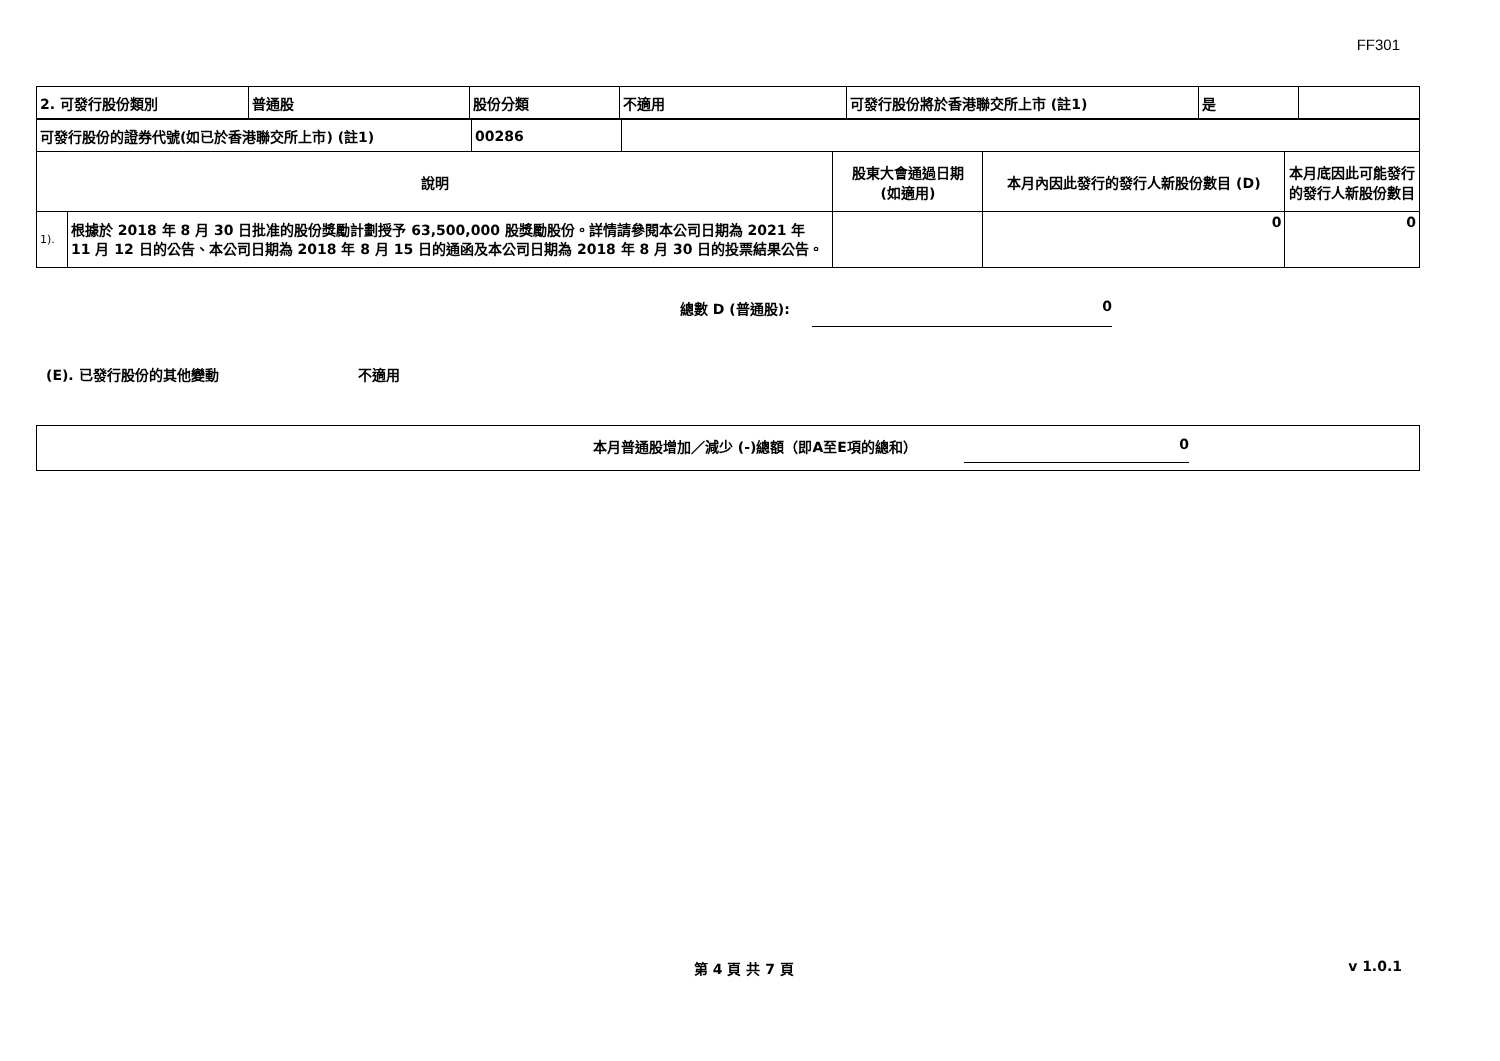FF301
| 2. 可發行股份類別 | 普通股 | 股份分類 | 不適用 | 可發行股份將於香港聯交所上市 (註1) | 是 | |
| 可發行股份的證券代號(如已於香港聯交所上市) (註1) | 00286 | |
| 說明 | | 股東大會通過日期 (如適用) | 本月內因此發行的發行人新股份數目 (D) | 本月底因此可能發行的發行人新股份數目 |
| --- | --- | --- | --- | --- |
| 1). | 根據於 2018 年 8 月 30 日批准的股份獎勵計劃授予 63,500,000 股獎勵股份。詳情請參閱本公司日期為 2021 年 11 月 12 日的公告、本公司日期為 2018 年 8 月 15 日的通函及本公司日期為 2018 年 8 月 30 日的投票結果公告。 | | 0 | 0 |
總數 D (普通股): 0
(E). 已發行股份的其他變動 不適用
本月普通股增加／減少 (-)總額（即A至E項的總和） 0
第 4 頁 共 7 頁 v 1.0.1